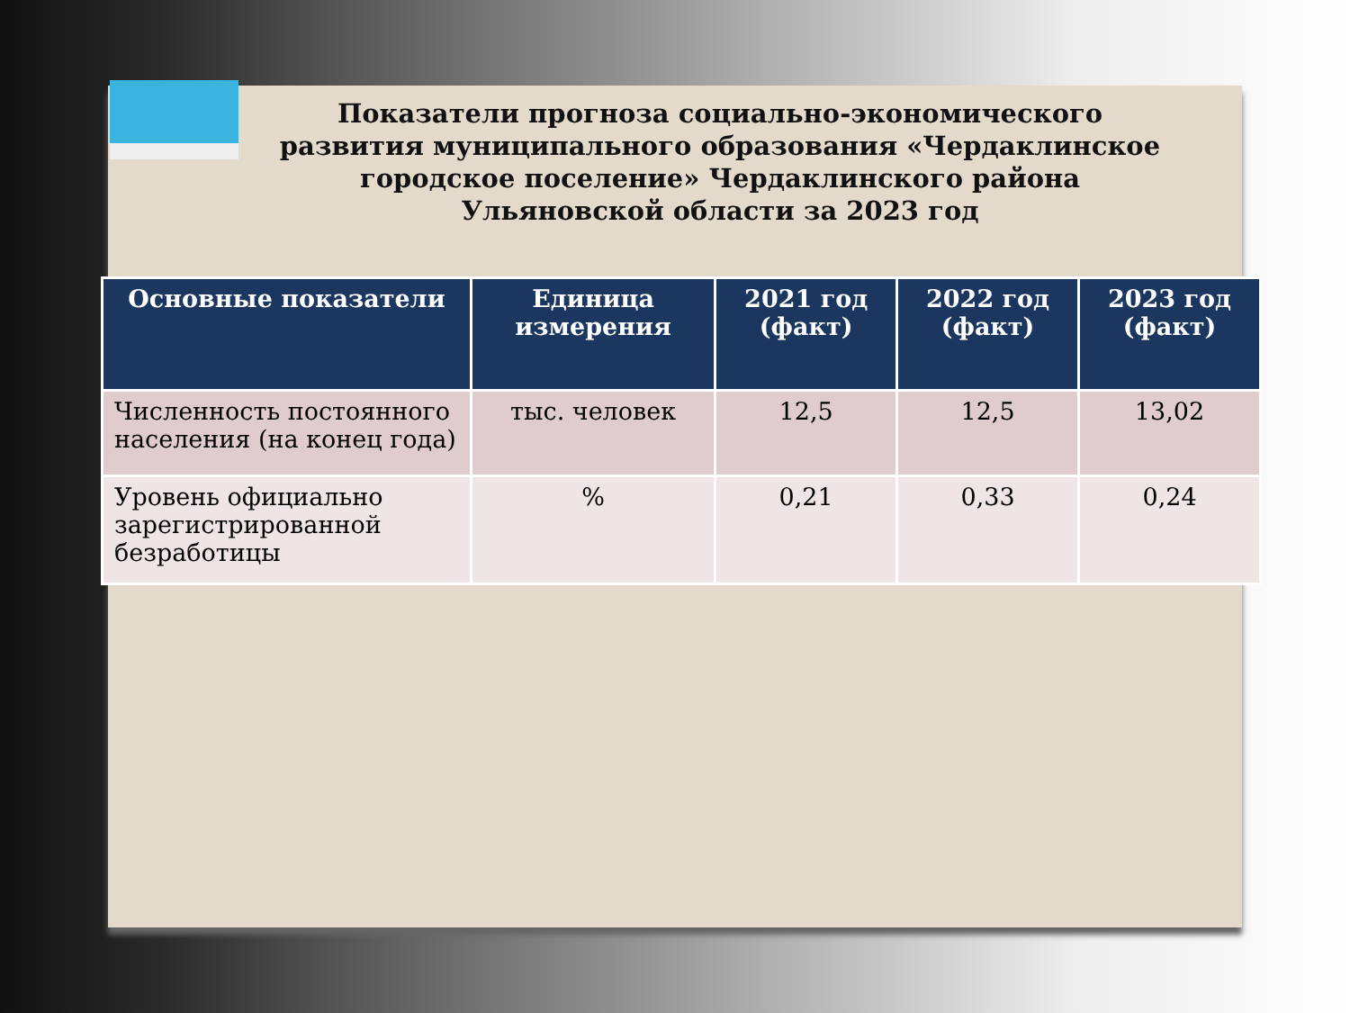Показатели прогноза социально-экономического развития муниципального образования «Чердаклинское городское поселение» Чердаклинского района Ульяновской области за 2023 год
| Основные показатели | Единица измерения | 2021 год (факт) | 2022 год (факт) | 2023 год (факт) |
| --- | --- | --- | --- | --- |
| Численность постоянного населения (на конец года) | тыс. человек | 12,5 | 12,5 | 13,02 |
| Уровень официально зарегистрированной безработицы | % | 0,21 | 0,33 | 0,24 |